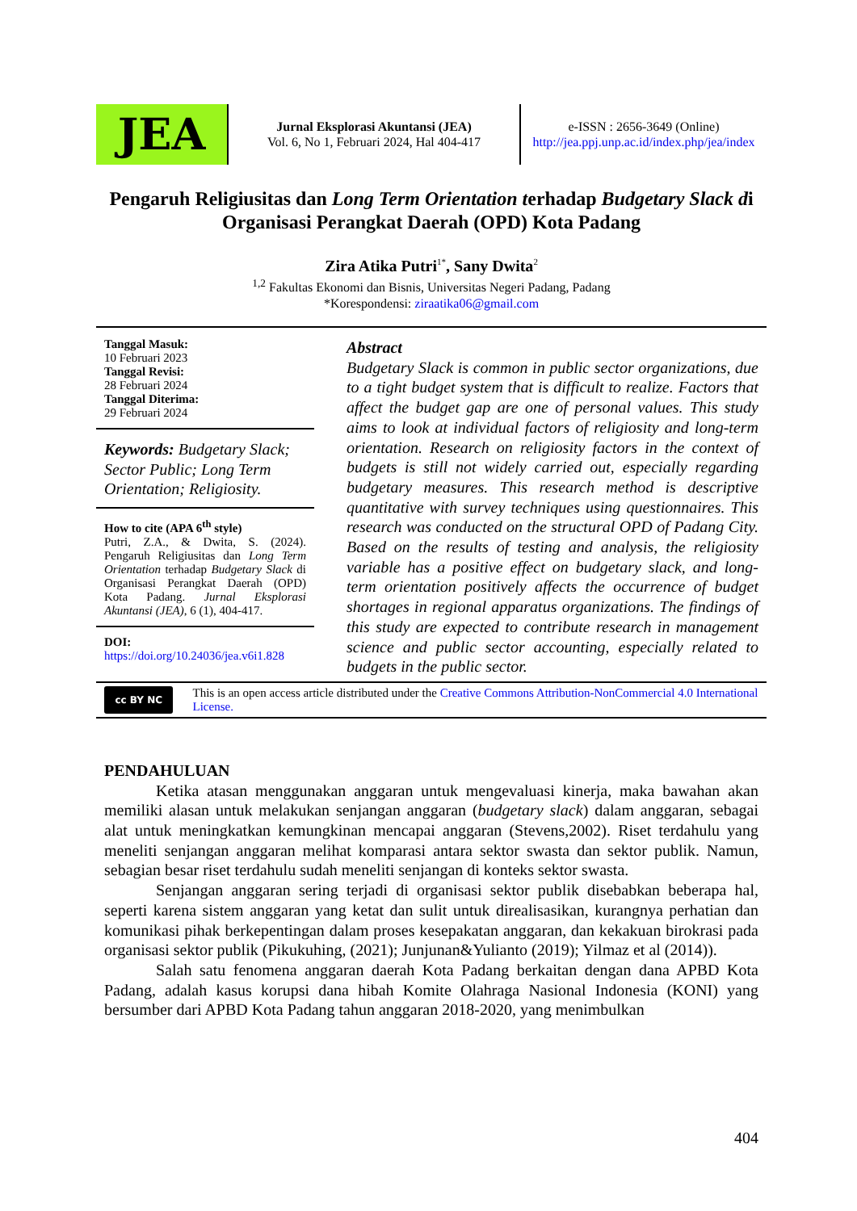JEA
Jurnal Eksplorasi Akuntansi (JEA)
Vol. 6, No 1, Februari 2024, Hal 404-417
e-ISSN : 2656-3649 (Online)
http://jea.ppj.unp.ac.id/index.php/jea/index
Pengaruh Religiusitas dan Long Term Orientation terhadap Budgetary Slack di Organisasi Perangkat Daerah (OPD) Kota Padang
Zira Atika Putri<sup>1*</sup>, Sany Dwita<sup>2</sup>
<sup>1,2</sup> Fakultas Ekonomi dan Bisnis, Universitas Negeri Padang, Padang
*Korespondensi: ziraatika06@gmail.com
Tanggal Masuk:
10 Februari 2023
Tanggal Revisi:
28 Februari 2024
Tanggal Diterima:
29 Februari 2024
Keywords: Budgetary Slack; Sector Public; Long Term Orientation; Religiosity.
How to cite (APA 6<sup>th</sup> style)
Putri, Z.A., & Dwita, S. (2024). Pengaruh Religiusitas dan Long Term Orientation terhadap Budgetary Slack di Organisasi Perangkat Daerah (OPD) Kota Padang. Jurnal Eksplorasi Akuntansi (JEA), 6 (1), 404-417.
DOI:
https://doi.org/10.24036/jea.v6i1.828
Abstract
Budgetary Slack is common in public sector organizations, due to a tight budget system that is difficult to realize. Factors that affect the budget gap are one of personal values. This study aims to look at individual factors of religiosity and long-term orientation. Research on religiosity factors in the context of budgets is still not widely carried out, especially regarding budgetary measures. This research method is descriptive quantitative with survey techniques using questionnaires. This research was conducted on the structural OPD of Padang City. Based on the results of testing and analysis, the religiosity variable has a positive effect on budgetary slack, and long-term orientation positively affects the occurrence of budget shortages in regional apparatus organizations. The findings of this study are expected to contribute research in management science and public sector accounting, especially related to budgets in the public sector.
cc BY NC
This is an open access article distributed under the Creative Commons Attribution-NonCommercial 4.0 International License.
PENDAHULUAN
Ketika atasan menggunakan anggaran untuk mengevaluasi kinerja, maka bawahan akan memiliki alasan untuk melakukan senjangan anggaran (budgetary slack) dalam anggaran, sebagai alat untuk meningkatkan kemungkinan mencapai anggaran (Stevens,2002). Riset terdahulu yang meneliti senjangan anggaran melihat komparasi antara sektor swasta dan sektor publik. Namun, sebagian besar riset terdahulu sudah meneliti senjangan di konteks sektor swasta.
Senjangan anggaran sering terjadi di organisasi sektor publik disebabkan beberapa hal, seperti karena sistem anggaran yang ketat dan sulit untuk direalisasikan, kurangnya perhatian dan komunikasi pihak berkepentingan dalam proses kesepakatan anggaran, dan kekakuan birokrasi pada organisasi sektor publik (Pikukuhing, (2021); Junjunan&Yulianto (2019); Yilmaz et al (2014)).
Salah satu fenomena anggaran daerah Kota Padang berkaitan dengan dana APBD Kota Padang, adalah kasus korupsi dana hibah Komite Olahraga Nasional Indonesia (KONI) yang bersumber dari APBD Kota Padang tahun anggaran 2018-2020, yang menimbulkan
404